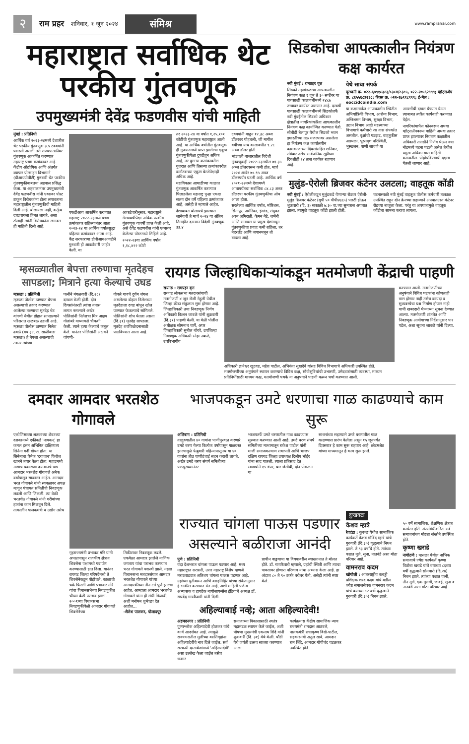२
राम प्रहर शनिवार, १ जून २०२४
संमिश्र
www.ramprahar.com
महाराष्ट्रात सर्वाधिक थेट परकीय गुंतवणूक
उपमुख्यमंत्री देवेंद्र फडणवीस यांची माहिती
मुंबई : प्रतिनिधी
आर्थिक वर्ष २०२३-२४मध्ये देशातील थेट परकीय गुंतवणूक ३.५ टक्क्यांनी घसरली असली तरी राज्यपातळीवर गुंतवणूक आकर्षित करण्यात महाराष्ट्र प्रथम क्रमांकावर आहे. केंद्रीय औद्योगिक आणि अंतर्गत व्यापार प्रोत्साहन विभागाने (डीआयपीपीटी) गुरुवारी थेट परकीय गुंतवणुकीबाबतचा अहवाल प्रसिद्ध केला. या अहवालानंतर उपमुख्यमंत्री देवेंद्र फडणवीस यांनी एक्सवर पोस्ट टाकून विरोधकांना टोला लगावताना महाराष्ट्रातील गुंतवणुकीची माहिती दिली आहे. बोलायला नाही, कर्तृत्व दाखवायला हिंमत लागते, असा टोलाही त्यांनी विरोधकांना लगावत ही माहिती दिली आहे.
एफडीआय आकर्षित करण्यात महाराष्ट्र २०२२-२३मध्ये प्रथम क्रमांकावर राहिल्यानंतर आता २०२३-२४ या आर्थिक वर्षातसुद्धा पहिल्या क्रमांकावर आला आहे. केंद्र सरकारच्या डीपीआयआयटीने गुरुवारी ही आकडेवारी जाहीर केली. या
आकडेवारीनुसार, महाराष्ट्राने गेल्यावर्षीपेक्षा अधिक परकीय गुंतवणूक यावर्षी प्राप्त केली आहे, असे देवेंद्र फडणवीस यांनी एक्सवर केलेल्या पोस्टमध्ये लिहिले आहे.
२०२२-२३या आर्थिक वर्षात १,१८,४२२ कोटी
तर २०२३-२४ या वर्षात १,२५,१०१ कोटींची गुंतवणूक महाराष्ट्रात आली आहे. या आर्थिक वर्षातील गुंतवणूक ही गुजरातमध्ये प्राप्त झालेल्या एकूण गुंतवणुकीपेक्षा दुपटीहून अधिक आहे, तर दुसऱ्या क्रमांकावरील गुजरात आणि तिसऱ्या क्रमांकावरील कर्नाटकच्या एकूण बेरजेपेक्षाही अधिक आहे.
महाविकास आघाडीच्या काळात गुंतवणूक आकर्षित करण्यात पिछाडलेला महाराष्ट्र पुन्हा एकदा सलग दोन वर्षे पहिल्या क्रमांकावर आहे, असेही ते म्हणाले आहेत.
देशाबाबत बोलायचे झाल्यास जानेवारी ते मार्च २०२४ या अंतिम तिमाहीत दरम्यान विदेशी गुंतवणूक ३३.४
टक्क्यांनी वाढून १२.३८ अब्ज डॉलरवर पोहचली, जी मागील वर्षीच्या याच कालावधीत ९.२८ अब्ज डॉलर होती.
भांडवली बाजारातील विदेशी गुंतवणूकही २०२२-२३मधील ७१.३५ अब्ज डॉलरवरून कमी होत, मार्च २०२४ अखेर ७०.९५ अब्ज डॉलरपर्यंत घटली आहे. आर्थिक वर्ष २०२१-२२मध्ये देशामध्ये आतापर्यंतचा सर्वाधिक ८४.८३ अब्ज डॉलरचा परकीय गुंतवणुकीचा ओघ आला होता.
सरलेल्या आर्थिक वर्षात, मॉरिशस, सिंगापूर, अमेरिका, इंग्लंड, संयुक्त अरब अमिराती, केमन बेटे, जर्मनी आणि सायप्रस या प्रमुख देशांमधून गुंतवणुकीचा प्रवाह कमी राहिला, तर नेदरलँड आणि जपानमधून तो वाढला आहे.
सिडकोचा आपत्कालीन नियंत्रण कक्ष कार्यरत
नवी मुंबई : रामप्रहर वृत्त
सिडको महामंडळाचा आपत्कालीन नियंत्रण कक्ष १ जून ते ३० सप्टेंबर या पावसाळी कालावधीमध्ये २४x७ तत्त्वावर कार्यरत असणार आहे. दरवर्षी पावसाळी कालावधीमध्ये सिडकोतर्फे नवी मुंबईतील सिडको अधिकार क्षेत्रातील नागरिकांकरिता आपत्कालीन नियंत्रण कक्ष कार्यान्वित करण्यात येतो. सीबीडी बेलापूर येथील सिडको भवन इमारतीच्या तळ मजल्यावर असलेला हा नियंत्रण कक्ष कार्यालयीन कामकाजाच्या दिवसांसहित शनिवार, रविवार तसेच सार्वजनिक सुट्टीच्या दिवशीही २४ तास कार्यरत राहणार आहे.
येथे साधा संपर्क
दूरध्वनी क्र. ०२२-६७९१८३८३/८३८४/८३८५, ०२२-२७५६२९९९; व्हॉट्सॲप क्र. ८६५५६८३२३८; फॅक्स क्र. ०२२-६७९१८१९९; ई-मेल : eoccidcoindia.com
या कक्षामार्फत आपत्कालीन स्थितीत अभियांत्रिकी विभाग, आरोग्य विभाग, अग्निशमन विभाग, सुरक्षा विभाग, उद्यान विभाग आदी महत्त्वाच्या विभागाचे कर्मचारी २४ तास संपर्कात असतील. वृक्षांची पडझड, वाहतुकीस अडथळा, पूरसदृश परिस्थिती, भूस्खलन, पाणी साचणे या
आपत्तींची दखल घेण्यात येऊन त्याबाबत त्वरित कार्यवाही करण्यात येईल.
नागरिकांमार्फत फोनवरून अथवा व्हॉट्सॲपवरून माहिती अथवा तक्रार प्राप्त झाल्यावर नियंत्रण कक्षातील अधिकारी तातडीने निर्णय घेऊन ज्या नोडमध्ये घटना घडली असेल तेथील प्रमुख अधिकाऱ्यास माहिती कळवतील. पोहोचविण्याची दक्षता घेतली जाणार आहे.
मुलुंड-ऐरोली ब्रिजवर कंटेनर उलटला; वाहतूक कोंडी
नवी मुंबई : ऐरोलीकडून मुलुंडकडे येणाऱ्या रोडवर ऐरोली-मुलुंड ब्रिजवर कंटेनर (यूपी ५० पीपी४६६५) पलटी होऊन शुक्रवारी (दि. ३) सकाळी ७:३० वा.च्या सुमारास अपघात झाला. त्यामुळे वाहतूक कोंडी झाली होती.
घटनास्थळी नवी मुंबई वाहतूक पोलीस कर्मचारी तत्काळ उपस्थित राहून दोन क्रेनच्या सहाय्याने अपघातग्रस्त कंटेनर रोडच्या बाजूला केला. परंतु या अपघातामुळे वाहतूक कोंडीचा सामना करावा लागला.
म्हसळ्यातील बेपत्ता तरुणाचा मृतदेहच सापडला; मित्राने हत्या केल्याचे उघड
म्हसळा : प्रतिनिधी
म्हसळा पोलीस ठाण्यात बेपत्ता असल्याची तक्रार करण्यात आलेल्या तरुणाचा मृतदेह थेट वांगणी येथील डोहात सापडल्याने परिसरात खळबळ उडाली आहे. म्हसळा पोलीस ठाण्यात निलेश ढवळे (वय ३४, रा. साळीवाडा म्हसळा) हे बेपत्ता असल्याची तक्रार त्यांच्या
पत्नीने मंगळवारी (दि.२८) दाखल केली होती. दोन दिवसांनंतरही त्यांचा तपास लागत नसल्याने अखेर पोलिसांनी निलेशचा मित्र अक्षय गोलांबरे याच्याकडे चौकशी केली. त्याने हत्या केल्याचे कबूल केले. यानंतर पोलिसांनी अक्षयने वांगणी-
गोवले गावचे दुर्गम जंगल असलेल्या डोहात निलेशच्या मृतदेहाला दगड बांधून खोल पाण्यात फेकल्याचे सांगितले. पोलिसांनी शोध घेतला असता (दि.३१) मृतदेह सापडला. मृतदेह शवविच्छेदनासाठी पाठविण्यात आला आहे.
रायगड जिल्हाधिकाऱ्यांकडून मतमोजणी केंद्राची पाहणी
रायगड : रामप्रहर वृत्त
रायगड लोकसभा मतदारसंघाची मतमोजणी ४ जून रोजी नेहुली येथील जिल्हा क्रीडा संकुलात सुरू होणार आहे. जिल्हाधिकारी तथा निवडणूक निर्णय अधिकारी किशन जावळे यांनी शुक्रवारी (दि.३१) पाहणी केली. या वेळी पोलीस अधीक्षक सोमनाथ घार्गे, अपर जिल्हाधिकारी सुनील थोरवे, उपजिल्हा निवडणूक अधिकारी स्नेहा उबाळे, उपविभागीय
अधिकारी ज्ञानेश्वर खुटवड, महेश पाटील, अभियंता सुखदेवे यांसह विविध विभागाचे अधिकारी उपस्थित होते. मतमोजणीच्या अनुषंगाने स्थापन करण्याचे विविध कक्ष, सोयीसुविधांची उभारणी, उमेदवारांसाठी व्यवस्था, माध्यम प्रतिनिधींसाठी माध्यम कक्ष, मतमोजणी पथके या अनुषंगाने पाहणी करून चर्चा करण्यात आली.
करण्यात आली. मतमोजणीच्या अनुषंगाने विविध घटकांना कोणताही त्रास होणार नाही तसेच कायदा व सुव्यवस्थेचा प्रश्न निर्माण होणार नाही याची खबरदारी घेण्याच्या सूचना देण्यात आल्या. मतमोजणी शांततेत आणि निवडणूक आयोगाच्या निर्देशानुसार पार पडेल, अशा सूचना जावळे यांनी दिल्या.
दमदार आमदार भरतशेठ गोगावले
एकोणिसाव्या शतकाच्या शेवटच्या दशकामध्ये एकीकडे 'नायकन्' हा कमल हसन अभिनित दाक्षिणात्य सिनेमा गर्दी खेचत होता. या सिनेमाचा रिमेक 'दयावान' फिरोज खानने तयार केला होता. महाडमध्ये अशाच प्रकारच्या दयावानचे पात्र आमदार भरतशेठ गोगावले अनेक वर्षांपासून साकारत आहेत. आमदार भरत गोगावले यांनी स्वबळावर अपक्ष म्हणून पंचायत समितीची निवडणूक लढली आणि जिंकली. त्या वेळी भरतशेठ गोगावले यांनी गरीबांच्या हातांना काम मिळवून दिले. तत्कालीन पालकमंत्री व उद्योग तसेच
गृहराज्यमंत्री प्रभाकर मोरे यांनी अपक्षापासून राजकीय क्षेत्रात शिवसेना पक्षामध्ये पदार्पण करण्यासाठी हात दिला. यानंतर रायगड जिल्हा परिषदेमध्ये ते शिवसेनेकडून पोहोचले. काळाची चक्रे फिरली आणि प्रभाकर मोरे यांचा विधानसभेच्या निवडणुकीत चौथ्या वेळी पराभव झाला. २००९च्या विधानसभा निवडणुकीवेळी आमदार गोगावले शिवसेनेच्या
तिकीटावर निवडणूक लढले. एकवेळा आमदार झालेले माणिक जगताप यांचा पराभव करण्यात भरत गोगावले यशस्वी झाले. महाड विधानसभा मतदारसंघात आमदार भरतशेठ गोगावले यांच्या आमदारकीच्या तीन टर्म पूर्ण झाल्या आहेत. आम्हाला आमदार भरतशेठ गोगावले यांना ही संधी मिळावी, अशी मनोमन शुभेच्छा देत आहोत...
-शैलेश पालकर, पोलादपूर
भाजपकडून उमटे धरणाचा गाळ काढण्याचे काम सुरू
अलिबाग : प्रतिनिधी
तालुक्यातील ४० गावांना पाणीपुरवठा करणारे उमटे धरण गेल्या कित्येक वर्षांपासून गाळग्रस्त झाल्यामुळे फेब्रुवारी महिन्यापासूनच या ४० गावांना तीव्र पाणीटंचाई सहन करावी लागते. अखेर उमटे धरण संघर्ष समितीच्या पाठपुराव्यानंतर
भाजपतर्फे उमटे धरणातील गाळ काढण्यास सुरुवात करण्यात आली आहे. उमटे धरण संघर्ष समितीच्या माध्यमातून राकेश पाटील यांनी माजी समाजकल्याण सभापती आणि भाजप दक्षिण रायगड जिल्हा उपाध्यक्ष दिलीप भोईर यांना साद घातली. त्याला प्रतिसाद देत स्वखर्चाने १५ डंपर, चार जेसीबी, दोन पोकलन या
साधनांच्या सहाय्याने उमटे धरणातील गाळ काढण्यास प्रारंभ केलेला असून १५ जूनपर्यंत दिवसरात्र हे काम सुरू राहणार आहे. छोटमशेठ यांच्या माध्यमातून हे काम सुरू झाले.
राज्यात चांगला पाऊस पडणार असल्याने बळीराजा आनंदी
पुणे : प्रतिनिधी
यंदा देशभरात चांगला पाऊस पडणार आहे. मध्य महाराष्ट्रात सरासरी, उत्तर महाराष्ट्र विशेष म्हणजे मराठवाड्यात अतिशय चांगला पाऊस पडणार आहे. ग्रहांच्या युतीवरून आणि वराहमिहिर यांच्या संकेतानुसार हे भाकीत करण्यात येत आहे, अशी माहिती पर्जन्य अभ्यासक व हायटेक बायोसायन्सेस इंडियाचे अध्यक्ष डॉ. राघवेंद्र गायकैवारी यांनी दिली.
प्राचीन वाङ्मयाचा या विषयावरील व्याख्यानात ते बोलत होते. डॉ. गायकैवारी म्हणाले, ग्रहांची स्थिती आणि त्याचा पावसावर होणारा परिणाम यांचा अभ्यास केला आहे. हा अंदाज ८० ते ९० टक्के बरोबर येतो, असेही त्यांनी स्पष्ट केले.
अहिल्याबाई नव्हे; आता अहिल्यादेवी!
अहमदनगर : प्रतिनिधी
पुण्यश्लोक अहिल्यादेवी होळकर यांचे कार्य आदर्शवत आहे. त्यामुळे राज्यभरातील मुलींच्या वसतिगृहांना अहिल्यादेवींचे नाव दिले जाईल. सर्व सरकारी दस्तावेजांमध्ये 'अहिल्यादेवी' असा उल्लेख केला जाईल तसेच धनगर
समाजाच्या विकासासाठी स्वतंत्र महामंडळ स्थापन केले जाईल, अशी घोषणा मुख्यमंत्री एकनाथ शिंदे यांनी शुक्रवारी (दि. ३१) येथे केली. चौंडी येथे जयंती उत्सव साजरा करण्यात आला.
कार्यक्रमास केंद्रीय सामाजिक न्याय राज्यमंत्री रामदास आठवले, पालकमंत्री राधाकृष्ण विखे-पाटील, सहकारमंत्री अतुल सावे, आमदार राम शिंदे, आमदार गोपीचंद पडळकर उपस्थित होते.
दुःखवटा
केशव म्हात्रे
रेवदंडा : कुरूळ येथील सामाजिक कार्यकर्ते केशव गोविंद म्हात्रे यांचे गुरुवारी (दि.३०) वृद्धत्वाने निधन झाले. ते ९३ वर्षांचे होते. त्यांच्या पश्चात मुले, सुना, नातवंडे असा मोठा परिवार आहे.
वामनराव कदम
खोपोली : आंतरराष्ट्रीय कबड्डी प्रशिक्षक शरद कदम यांचे वडील ज्येष्ठ समाजसेवक वामनराव कदम यांचे वयाच्या ९२ वर्षी वृद्धत्वाने गुरुवारी (दि.३०) निधन झाले.
५० वर्षे सामाजिक, शैक्षणिक क्षेत्रात कार्यरत होते. अंत्यविधीकरिता सर्व समाजबांधव मोठ्या संख्येने उपस्थित होते.
कृष्णा खराडे
नागोठणे : म्हसळा येथील नाभिक समाजाचे ज्येष्ठ कार्यकर्ते कृष्णा विठोबा खराडे यांचे वयाच्या ८६व्या वर्षी वृद्धत्वाने सोमवारी (दि.२७) निधन झाले. त्यांच्या पश्चात पत्नी, तीन मुले, एक मुलगी, जावई, सुना व नातवंडे असा मोठा परिवार आहे.